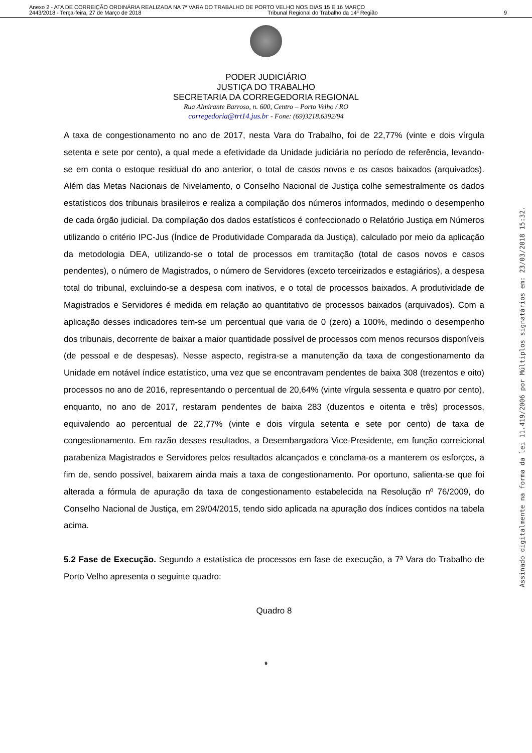Anexo 2 - ATA DE CORREIÇÃO ORDINÁRIA REALIZADA NA 7ª VARA DO TRABALHO DE PORTO VELHO NOS DIAS 15 E 16 MARÇO
2443/2018 - Terça-feira, 27 de Março de 2018 Tribunal Regional do Trabalho da 14ª Região 9
PODER JUDICIÁRIO
JUSTIÇA DO TRABALHO
SECRETARIA DA CORREGEDORIA REGIONAL
Rua Almirante Barroso, n. 600, Centro – Porto Velho / RO
corregedoria@trt14.jus.br - Fone: (69)3218.6392/94
A taxa de congestionamento no ano de 2017, nesta Vara do Trabalho, foi de 22,77% (vinte e dois vírgula setenta e sete por cento), a qual mede a efetividade da Unidade judiciária no período de referência, levando-se em conta o estoque residual do ano anterior, o total de casos novos e os casos baixados (arquivados). Além das Metas Nacionais de Nivelamento, o Conselho Nacional de Justiça colhe semestralmente os dados estatísticos dos tribunais brasileiros e realiza a compilação dos números informados, medindo o desempenho de cada órgão judicial. Da compilação dos dados estatísticos é confeccionado o Relatório Justiça em Números utilizando o critério IPC-Jus (Índice de Produtividade Comparada da Justiça), calculado por meio da aplicação da metodologia DEA, utilizando-se o total de processos em tramitação (total de casos novos e casos pendentes), o número de Magistrados, o número de Servidores (exceto terceirizados e estagiários), a despesa total do tribunal, excluindo-se a despesa com inativos, e o total de processos baixados. A produtividade de Magistrados e Servidores é medida em relação ao quantitativo de processos baixados (arquivados). Com a aplicação desses indicadores tem-se um percentual que varia de 0 (zero) a 100%, medindo o desempenho dos tribunais, decorrente de baixar a maior quantidade possível de processos com menos recursos disponíveis (de pessoal e de despesas). Nesse aspecto, registra-se a manutenção da taxa de congestionamento da Unidade em notável índice estatístico, uma vez que se encontravam pendentes de baixa 308 (trezentos e oito) processos no ano de 2016, representando o percentual de 20,64% (vinte vírgula sessenta e quatro por cento), enquanto, no ano de 2017, restaram pendentes de baixa 283 (duzentos e oitenta e três) processos, equivalendo ao percentual de 22,77% (vinte e dois vírgula setenta e sete por cento) de taxa de congestionamento. Em razão desses resultados, a Desembargadora Vice-Presidente, em função correicional parabeniza Magistrados e Servidores pelos resultados alcançados e conclama-os a manterem os esforços, a fim de, sendo possível, baixarem ainda mais a taxa de congestionamento. Por oportuno, salienta-se que foi alterada a fórmula de apuração da taxa de congestionamento estabelecida na Resolução nº 76/2009, do Conselho Nacional de Justiça, em 29/04/2015, tendo sido aplicada na apuração dos índices contidos na tabela acima.
5.2 Fase de Execução. Segundo a estatística de processos em fase de execução, a 7ª Vara do Trabalho de Porto Velho apresenta o seguinte quadro:
Quadro 8
9
Assinado digitalmente na forma da lei 11.419/2006 por Múltiplos signatários em: 23/03/2018 15:32.